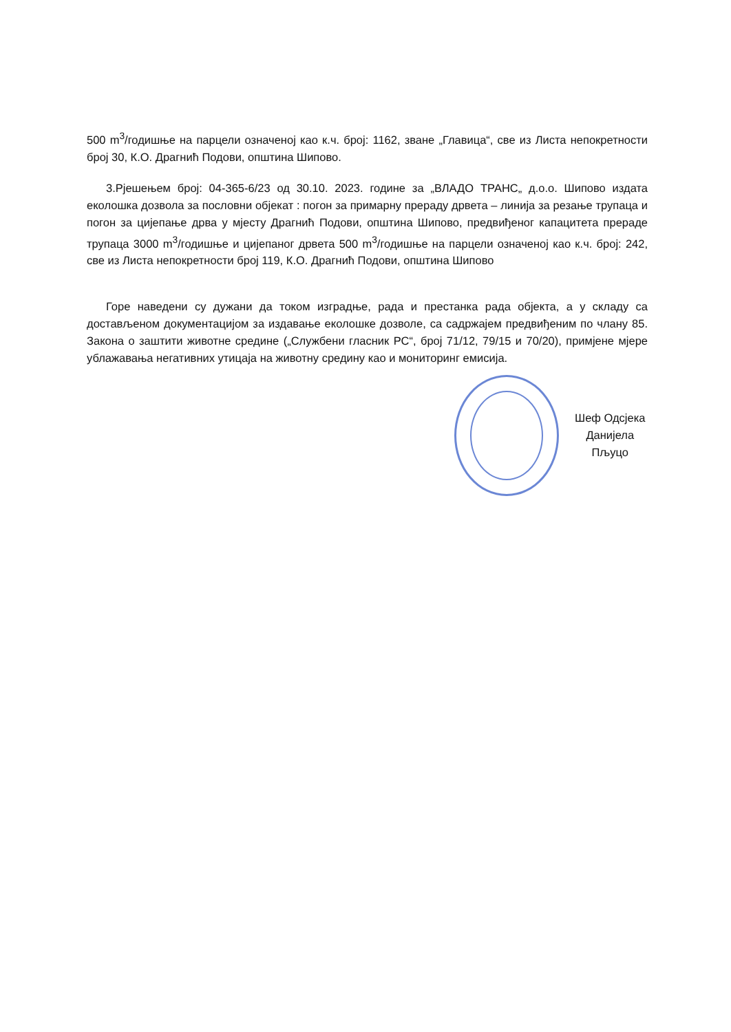500 m<sup>3</sup>/годишње на парцели означеној као к.ч. број: 1162, зване „Главица“, све из Листа непокретности број 30, К.О. Драгнић Подови, општина Шипово.
3.Рјешењем број: 04-365-6/23 од 30.10. 2023. године за „ВЛАДО ТРАНС„ д.о.о. Шипово издата еколошка дозвола за пословни објекат : погон за примарну прераду дрвета – линија за резање трупаца и погон за цијепање дрва у мјесту Драгнић Подови, општина Шипово, предвиђеног капацитета прераде трупаца 3000 m<sup>3</sup>/годишње и цијепаног дрвета 500 m<sup>3</sup>/годишње на парцели означеној као к.ч. број: 242, све из Листа непокретности број 119, К.О. Драгнић Подови, општина Шипово
Горе наведени су дужани да током изградње, рада и престанка рада објекта, а у складу са достављеном документацијом за издавање еколошке дозволе, са садржајем предвиђеним по члану 85. Закона о заштити животне средине („Службени гласник РС“, број 71/12, 79/15 и 70/20), примјене мјере ублажавања негативних утицаја на животну средину као и мониторинг емисија.
Шеф Одсјека
Данијела Пљуцо